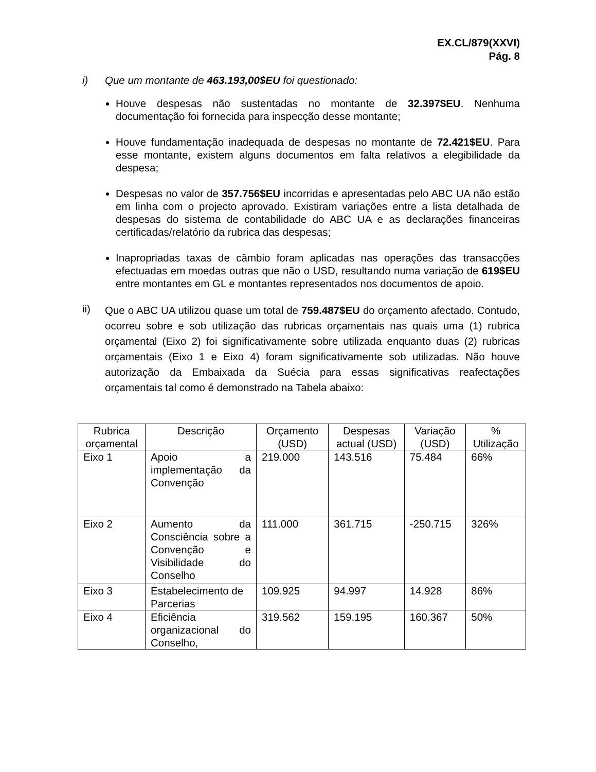EX.CL/879(XXVI)
Pág. 8
i) Que um montante de 463.193,00$EU foi questionado:
Houve despesas não sustentadas no montante de 32.397$EU. Nenhuma documentação foi fornecida para inspecção desse montante;
Houve fundamentação inadequada de despesas no montante de 72.421$EU. Para esse montante, existem alguns documentos em falta relativos a elegibilidade da despesa;
Despesas no valor de 357.756$EU incorridas e apresentadas pelo ABC UA não estão em linha com o projecto aprovado. Existiram variações entre a lista detalhada de despesas do sistema de contabilidade do ABC UA e as declarações financeiras certificadas/relatório da rubrica das despesas;
Inapropriadas taxas de câmbio foram aplicadas nas operações das transacções efectuadas em moedas outras que não o USD, resultando numa variação de 619$EU entre montantes em GL e montantes representados nos documentos de apoio.
ii)
Que o ABC UA utilizou quase um total de 759.487$EU do orçamento afectado. Contudo, ocorreu sobre e sob utilização das rubricas orçamentais nas quais uma (1) rubrica orçamental (Eixo 2) foi significativamente sobre utilizada enquanto duas (2) rubricas orçamentais (Eixo 1 e Eixo 4) foram significativamente sob utilizadas. Não houve autorização da Embaixada da Suécia para essas significativas reafectações orçamentais tal como é demonstrado na Tabela abaixo:
| Rubrica orçamental | Descrição | Orçamento (USD) | Despesas actual (USD) | Variação (USD) | % Utilização |
| --- | --- | --- | --- | --- | --- |
| Eixo 1 | Apoio a implementação da Convenção | 219.000 | 143.516 | 75.484 | 66% |
| Eixo 2 | Aumento da Consciência sobre a Convenção e Visibilidade do Conselho | 111.000 | 361.715 | -250.715 | 326% |
| Eixo 3 | Estabelecimento de Parcerias | 109.925 | 94.997 | 14.928 | 86% |
| Eixo 4 | Eficiência organizacional do Conselho, | 319.562 | 159.195 | 160.367 | 50% |